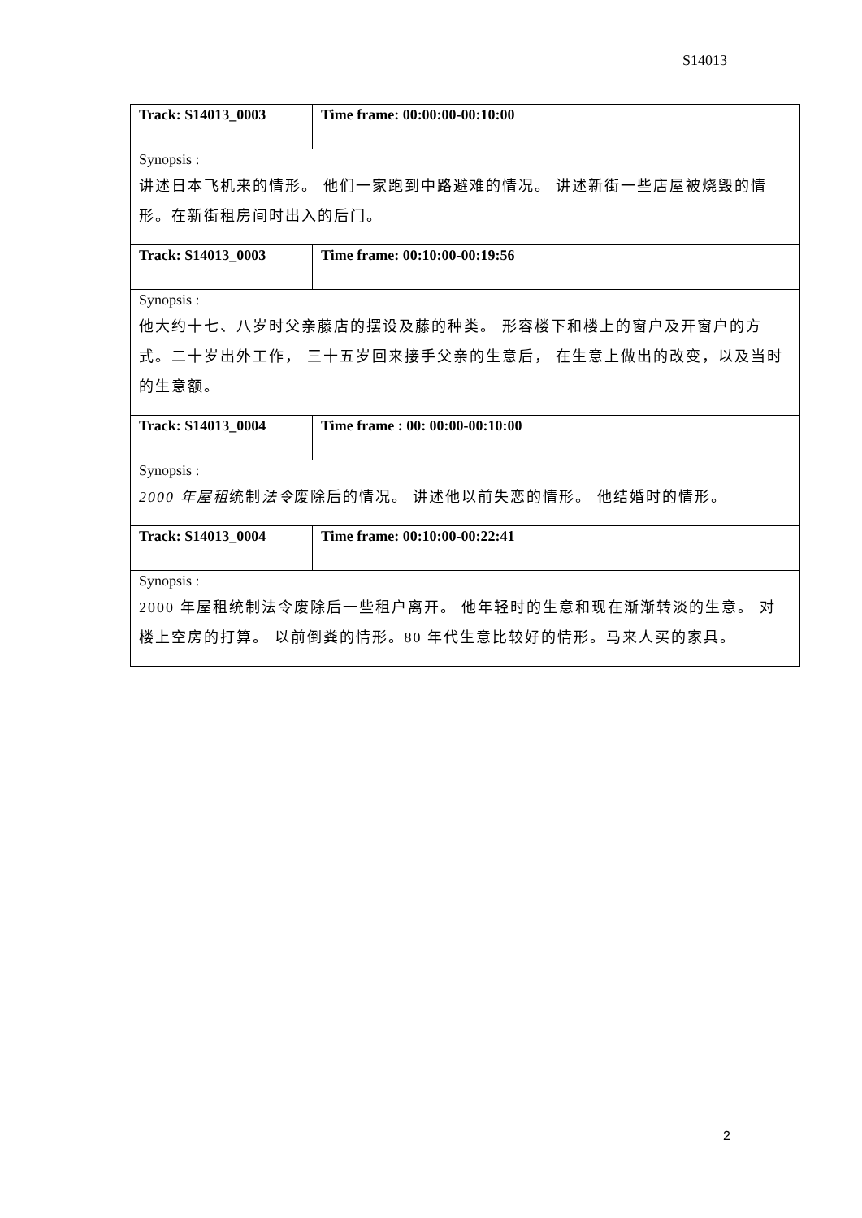S14013
| Track: S14013_0003 | Time frame: 00:00:00-00:10:00 |
| Synopsis : | |
| 讲述日本飞机来的情形。 他们一家跑到中路避难的情况。 讲述新街一些店屋被烧毁的情形。在新街租房间时出入的后门。 | |
| Track: S14013_0003 | Time frame: 00:10:00-00:19:56 |
| Synopsis : | |
| 他大约十七、八岁时父亲藤店的摆设及藤的种类。 形容楼下和楼上的窗户及开窗户的方式。二十岁出外工作， 三十五岁回来接手父亲的生意后， 在生意上做出的改变，以及当时的生意额。 | |
| Track: S14013_0004 | Time frame : 00: 00:00-00:10:00 |
| Synopsis : | |
| 2000 年屋租 统制 法令 废除后的情况。 讲述他以前失恋的情形。 他结婚时的情形。 | |
| Track: S14013_0004 | Time frame: 00:10:00-00:22:41 |
| Synopsis : | |
| 2000 年屋租统制法令废除后一些租户离开。 他年轻时的生意和现在渐渐转淡的生意。 对楼上空房的打算。 以前倒粪的情形。80 年代生意比较好的情形。马来人买的家具。 | |
2